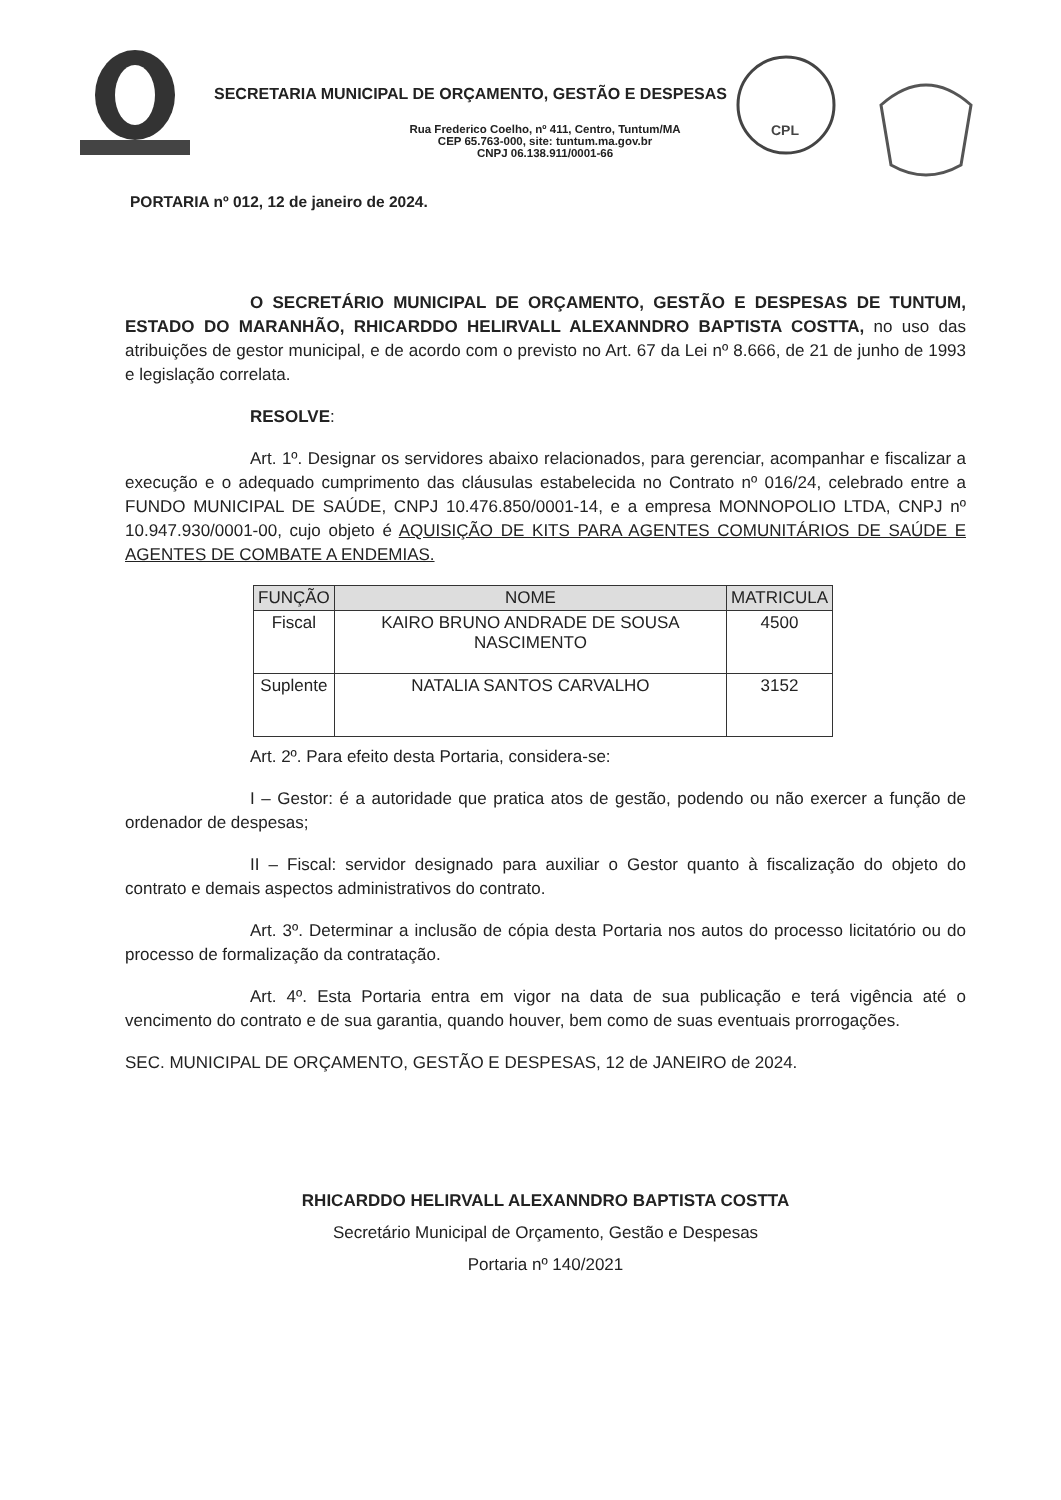SECRETARIA MUNICIPAL DE ORÇAMENTO, GESTÃO E DESPESAS
Rua Frederico Coelho, nº 411, Centro, Tuntum/MA
CEP 65.763-000, site: tuntum.ma.gov.br
CNPJ 06.138.911/0001-66
CPL
PORTARIA nº 012, 12 de janeiro de 2024.
O SECRETÁRIO MUNICIPAL DE ORÇAMENTO, GESTÃO E DESPESAS DE TUNTUM, ESTADO DO MARANHÃO, RHICARDDO HELIRVALL ALEXANNDRO BAPTISTA COSTTA, no uso das atribuições de gestor municipal, e de acordo com o previsto no Art. 67 da Lei nº 8.666, de 21 de junho de 1993 e legislação correlata.
RESOLVE:
Art. 1º. Designar os servidores abaixo relacionados, para gerenciar, acompanhar e fiscalizar a execução e o adequado cumprimento das cláusulas estabelecida no Contrato nº 016/24, celebrado entre a FUNDO MUNICIPAL DE SAÚDE, CNPJ 10.476.850/0001-14, e a empresa MONNOPOLIO LTDA, CNPJ nº 10.947.930/0001-00, cujo objeto é AQUISIÇÃO DE KITS PARA AGENTES COMUNITÁRIOS DE SAÚDE E AGENTES DE COMBATE A ENDEMIAS.
| FUNÇÃO | NOME | MATRICULA |
| --- | --- | --- |
| Fiscal | KAIRO BRUNO ANDRADE DE SOUSA NASCIMENTO | 4500 |
| Suplente | NATALIA SANTOS CARVALHO | 3152 |
Art. 2º. Para efeito desta Portaria, considera-se:
I – Gestor: é a autoridade que pratica atos de gestão, podendo ou não exercer a função de ordenador de despesas;
II – Fiscal: servidor designado para auxiliar o Gestor quanto à fiscalização do objeto do contrato e demais aspectos administrativos do contrato.
Art. 3º. Determinar a inclusão de cópia desta Portaria nos autos do processo licitatório ou do processo de formalização da contratação.
Art. 4º. Esta Portaria entra em vigor na data de sua publicação e terá vigência até o vencimento do contrato e de sua garantia, quando houver, bem como de suas eventuais prorrogações.
SEC. MUNICIPAL DE ORÇAMENTO, GESTÃO E DESPESAS, 12 de JANEIRO de 2024.
RHICARDDO HELIRVALL ALEXANNDRO BAPTISTA COSTTA
Secretário Municipal de Orçamento, Gestão e Despesas
Portaria nº 140/2021